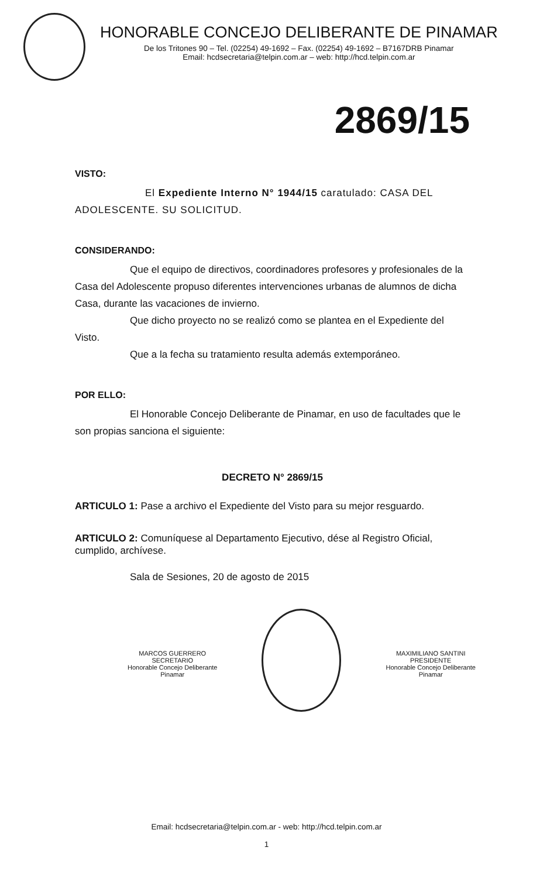HONORABLE CONCEJO DELIBERANTE DE PINAMAR
De los Tritones 90 – Tel. (02254) 49-1692 – Fax. (02254) 49-1692 – B7167DRB Pinamar
Email: hcdsecretaria@telpin.com.ar – web: http://hcd.telpin.com.ar
2869/15
VISTO:
El Expediente Interno N° 1944/15 caratulado: CASA DEL ADOLESCENTE. SU SOLICITUD.
CONSIDERANDO:
Que el equipo de directivos, coordinadores profesores y profesionales de la Casa del Adolescente propuso diferentes intervenciones urbanas de alumnos de dicha Casa, durante las vacaciones de invierno.
Que dicho proyecto no se realizó como se plantea en el Expediente del Visto.
Que a la fecha su tratamiento resulta además extemporáneo.
POR ELLO:
El Honorable Concejo Deliberante de Pinamar, en uso de facultades que le son propias sanciona el siguiente:
DECRETO N° 2869/15
ARTICULO 1: Pase a archivo el Expediente del Visto para su mejor resguardo.
ARTICULO 2: Comuníquese al Departamento Ejecutivo, dése al Registro Oficial, cumplido, archívese.
Sala de Sesiones, 20 de agosto de 2015
MARCOS GUERRERO
SECRETARIO
Honorable Concejo Deliberante
Pinamar
MAXIMILIANO SANTINI
PRESIDENTE
Honorable Concejo Deliberante
Pinamar
Email: hcdsecretaria@telpin.com.ar - web: http://hcd.telpin.com.ar
1